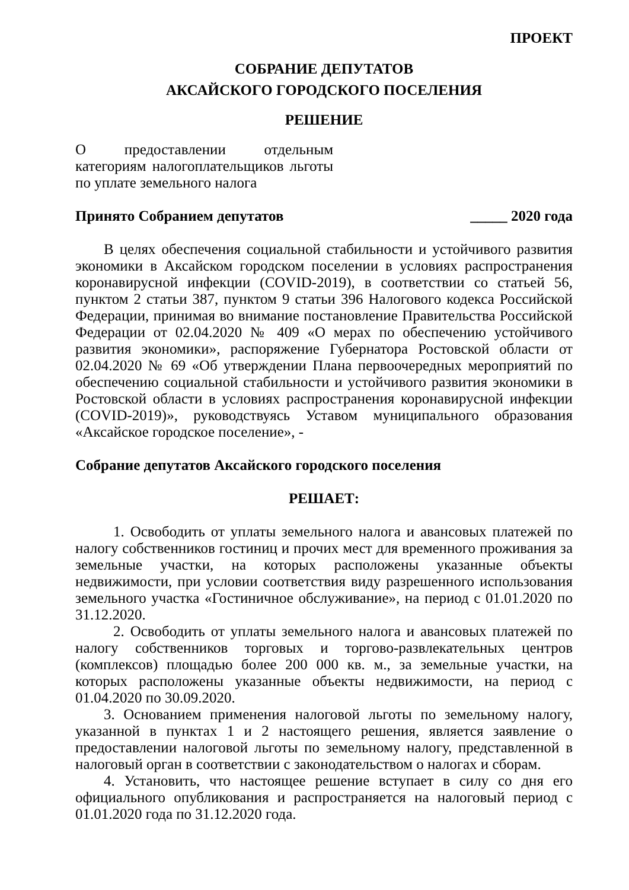ПРОЕКТ
СОБРАНИЕ ДЕПУТАТОВ
АКСАЙСКОГО ГОРОДСКОГО ПОСЕЛЕНИЯ
РЕШЕНИЕ
О предоставлении отдельным категориям налогоплательщиков льготы по уплате земельного налога
Принято Собранием депутатов _____ 2020 года
В целях обеспечения социальной стабильности и устойчивого развития экономики в Аксайском городском поселении в условиях распространения коронавирусной инфекции (COVID-2019), в соответствии со статьей 56, пунктом 2 статьи 387, пунктом 9 статьи 396 Налогового кодекса Российской Федерации, принимая во внимание постановление Правительства Российской Федерации от 02.04.2020 № 409 «О мерах по обеспечению устойчивого развития экономики», распоряжение Губернатора Ростовской области от 02.04.2020 № 69 «Об утверждении Плана первоочередных мероприятий по обеспечению социальной стабильности и устойчивого развития экономики в Ростовской области в условиях распространения коронавирусной инфекции (COVID-2019)», руководствуясь Уставом муниципального образования «Аксайское городское поселение», -
Собрание депутатов Аксайского городского поселения
РЕШАЕТ:
1. Освободить от уплаты земельного налога и авансовых платежей по налогу собственников гостиниц и прочих мест для временного проживания за земельные участки, на которых расположены указанные объекты недвижимости, при условии соответствия виду разрешенного использования земельного участка «Гостиничное обслуживание», на период с 01.01.2020 по 31.12.2020.
2. Освободить от уплаты земельного налога и авансовых платежей по налогу собственников торговых и торгово-развлекательных центров (комплексов) площадью более 200 000 кв. м., за земельные участки, на которых расположены указанные объекты недвижимости, на период с 01.04.2020 по 30.09.2020.
3. Основанием применения налоговой льготы по земельному налогу, указанной в пунктах 1 и 2 настоящего решения, является заявление о предоставлении налоговой льготы по земельному налогу, представленной в налоговый орган в соответствии с законодательством о налогах и сборам.
4. Установить, что настоящее решение вступает в силу со дня его официального опубликования и распространяется на налоговый период с 01.01.2020 года по 31.12.2020 года.